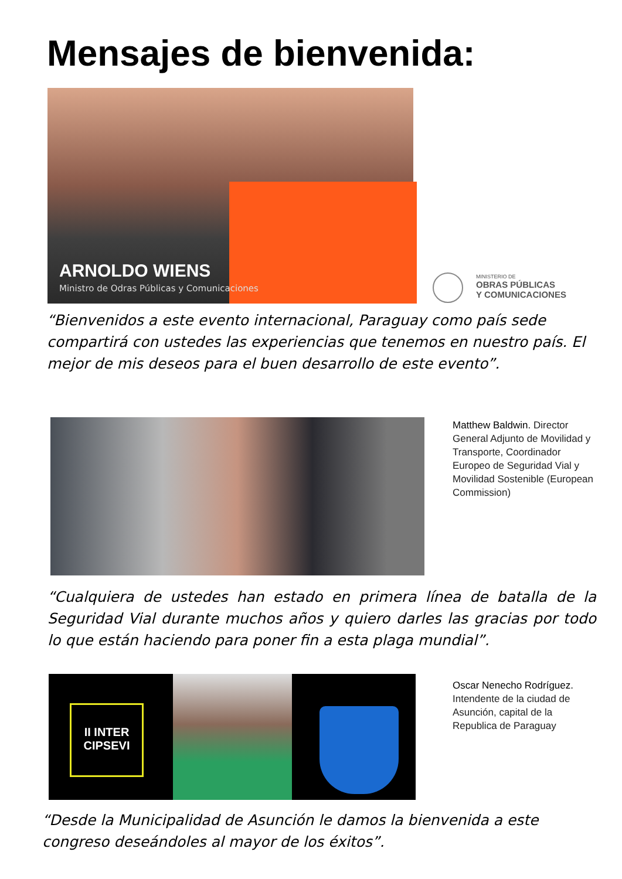Mensajes de bienvenida:
ARNOLDO WIENS
Ministro de Odras Públicas y Comunicaciones
MINISTERIO DE
OBRAS PÚBLICAS
Y COMUNICACIONES
“Bienvenidos a este evento internacional, Paraguay como país sede compartirá con ustedes las experiencias que tenemos en nuestro país. El mejor de mis deseos para el buen desarrollo de este evento”.
Matthew Baldwin. Director General Adjunto de Movilidad y Transporte, Coordinador Europeo de Seguridad Vial y Movilidad Sostenible (European Commission)
“Cualquiera de ustedes han estado en primera línea de batalla de la Seguridad Vial durante muchos años y quiero darles las gracias por todo lo que están haciendo para poner fin a esta plaga mundial”.
II INTER
CIPSEVI
Oscar Nenecho Rodríguez. Intendente de la ciudad de Asunción, capital de la Republica de Paraguay
“Desde la Municipalidad de Asunción le damos la bienvenida a este congreso deseándoles al mayor de los éxitos”.